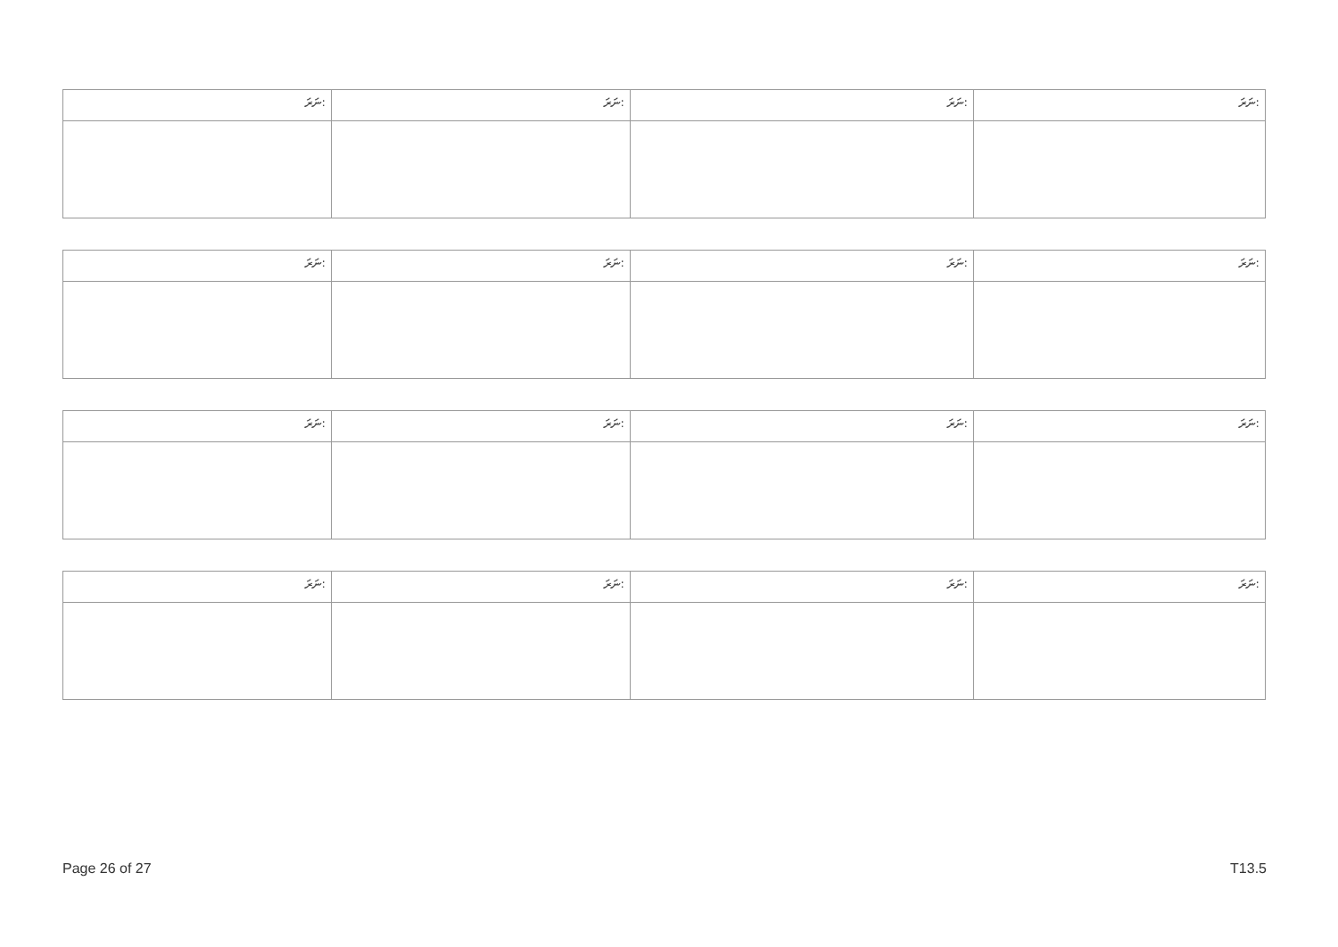| ނަރަ: | ނަރަ: | ނަރަ: | ނަރަ: |
| --- | --- | --- | --- |
| ނަރަ: | ނަރަ: | ނަރަ: | ނަރަ: |
| --- | --- | --- | --- |
| ނަރަ: | ނަރަ: | ނަރަ: | ނަރަ: |
| --- | --- | --- | --- |
| ނަރަ: | ނަރަ: | ނަރަ: | ނަރަ: |
| --- | --- | --- | --- |
Page 26 of 27 T13.5